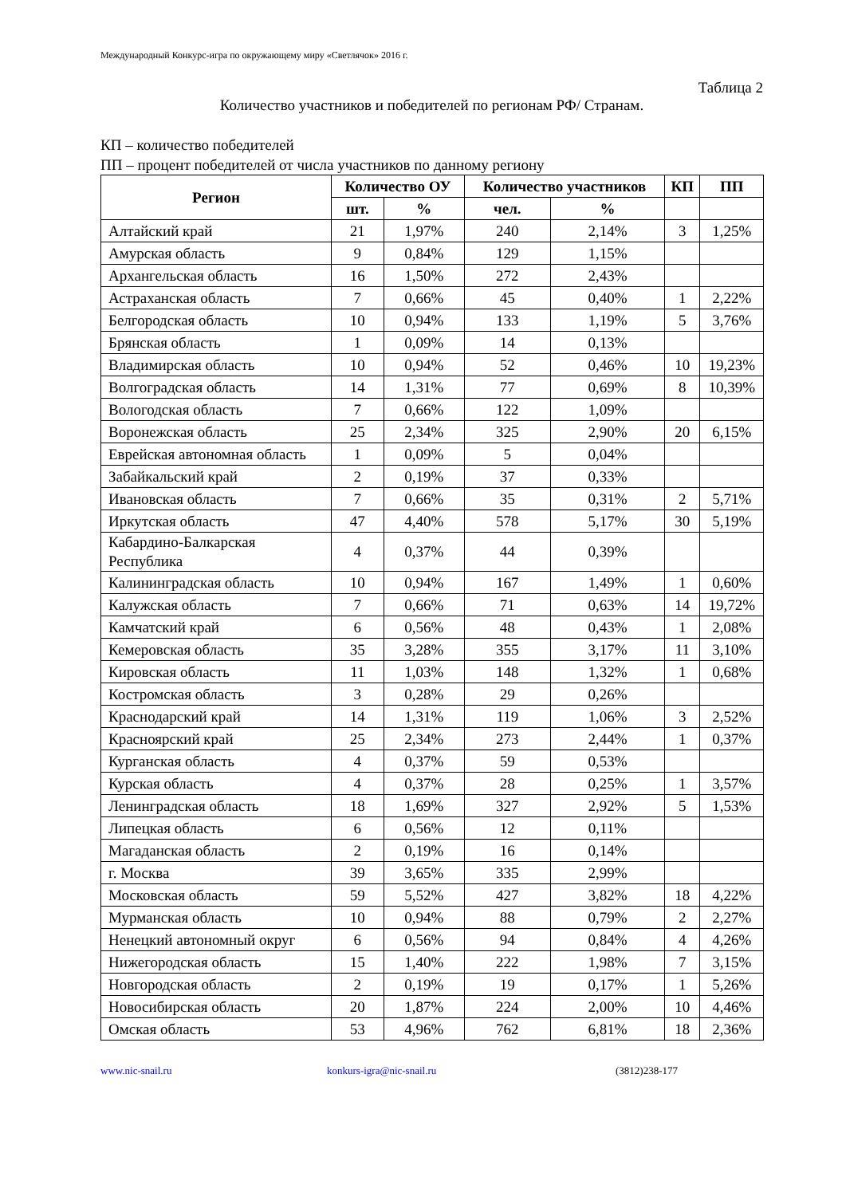Международный Конкурс-игра по окружающему миру «Светлячок» 2016 г.
Таблица 2
Количество участников и победителей по регионам РФ/ Странам.
КП – количество победителей
ПП – процент победителей от числа участников по данному региону
| Регион | Количество ОУ | | Количество участников | | КП | ПП |
| --- | --- | --- | --- | --- | --- | --- |
| | шт. | % | чел. | % | | |
| Алтайский край | 21 | 1,97% | 240 | 2,14% | 3 | 1,25% |
| Амурская область | 9 | 0,84% | 129 | 1,15% | | |
| Архангельская область | 16 | 1,50% | 272 | 2,43% | | |
| Астраханская область | 7 | 0,66% | 45 | 0,40% | 1 | 2,22% |
| Белгородская область | 10 | 0,94% | 133 | 1,19% | 5 | 3,76% |
| Брянская область | 1 | 0,09% | 14 | 0,13% | | |
| Владимирская область | 10 | 0,94% | 52 | 0,46% | 10 | 19,23% |
| Волгоградская область | 14 | 1,31% | 77 | 0,69% | 8 | 10,39% |
| Вологодская область | 7 | 0,66% | 122 | 1,09% | | |
| Воронежская область | 25 | 2,34% | 325 | 2,90% | 20 | 6,15% |
| Еврейская автономная область | 1 | 0,09% | 5 | 0,04% | | |
| Забайкальский край | 2 | 0,19% | 37 | 0,33% | | |
| Ивановская область | 7 | 0,66% | 35 | 0,31% | 2 | 5,71% |
| Иркутская область | 47 | 4,40% | 578 | 5,17% | 30 | 5,19% |
| Кабардино-Балкарская Республика | 4 | 0,37% | 44 | 0,39% | | |
| Калининградская область | 10 | 0,94% | 167 | 1,49% | 1 | 0,60% |
| Калужская область | 7 | 0,66% | 71 | 0,63% | 14 | 19,72% |
| Камчатский край | 6 | 0,56% | 48 | 0,43% | 1 | 2,08% |
| Кемеровская область | 35 | 3,28% | 355 | 3,17% | 11 | 3,10% |
| Кировская область | 11 | 1,03% | 148 | 1,32% | 1 | 0,68% |
| Костромская область | 3 | 0,28% | 29 | 0,26% | | |
| Краснодарский край | 14 | 1,31% | 119 | 1,06% | 3 | 2,52% |
| Красноярский край | 25 | 2,34% | 273 | 2,44% | 1 | 0,37% |
| Курганская область | 4 | 0,37% | 59 | 0,53% | | |
| Курская область | 4 | 0,37% | 28 | 0,25% | 1 | 3,57% |
| Ленинградская область | 18 | 1,69% | 327 | 2,92% | 5 | 1,53% |
| Липецкая область | 6 | 0,56% | 12 | 0,11% | | |
| Магаданская область | 2 | 0,19% | 16 | 0,14% | | |
| г. Москва | 39 | 3,65% | 335 | 2,99% | | |
| Московская область | 59 | 5,52% | 427 | 3,82% | 18 | 4,22% |
| Мурманская область | 10 | 0,94% | 88 | 0,79% | 2 | 2,27% |
| Ненецкий автономный округ | 6 | 0,56% | 94 | 0,84% | 4 | 4,26% |
| Нижегородская область | 15 | 1,40% | 222 | 1,98% | 7 | 3,15% |
| Новгородская область | 2 | 0,19% | 19 | 0,17% | 1 | 5,26% |
| Новосибирская область | 20 | 1,87% | 224 | 2,00% | 10 | 4,46% |
| Омская область | 53 | 4,96% | 762 | 6,81% | 18 | 2,36% |
www.nic-snail.ru konkurs-igra@nic-snail.ru (3812)238-177